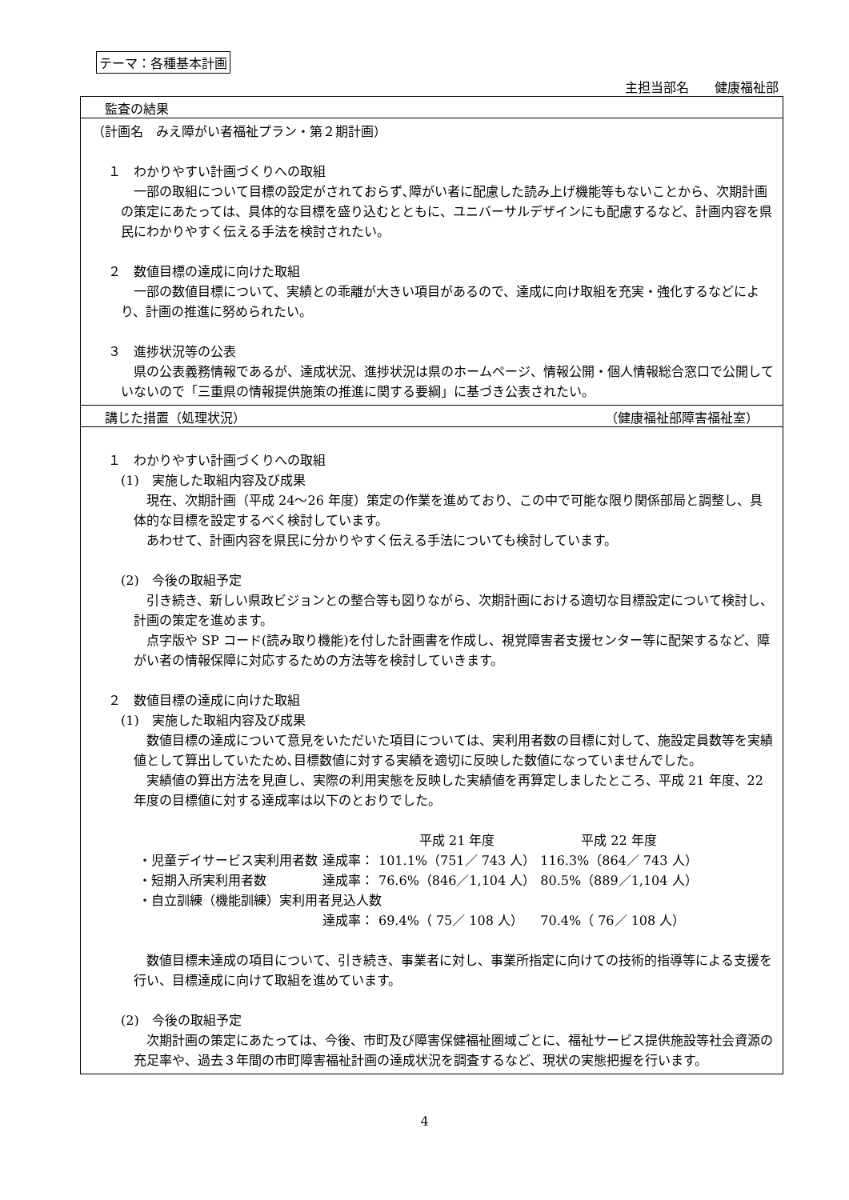テーマ：各種基本計画
主担当部名　　健康福祉部
監査の結果
（計画名　みえ障がい者福祉プラン・第２期計画）
１　わかりやすい計画づくりへの取組
一部の取組について目標の設定がされておらず､障がい者に配慮した読み上げ機能等もないことから、次期計画の策定にあたっては、具体的な目標を盛り込むとともに、ユニバーサルデザインにも配慮するなど、計画内容を県民にわかりやすく伝える手法を検討されたい。
２　数値目標の達成に向けた取組
一部の数値目標について、実績との乖離が大きい項目があるので、達成に向け取組を充実・強化するなどにより、計画の推進に努められたい。
３　進捗状況等の公表
県の公表義務情報であるが、達成状況、進捗状況は県のホームページ、情報公開・個人情報総合窓口で公開していないので「三重県の情報提供施策の推進に関する要綱」に基づき公表されたい。
講じた措置（処理状況） （健康福祉部障害福祉室）
１　わかりやすい計画づくりへの取組
(1)　実施した取組内容及び成果
現在、次期計画（平成 24～26 年度）策定の作業を進めており、この中で可能な限り関係部局と調整し、具体的な目標を設定するべく検討しています。
あわせて、計画内容を県民に分かりやすく伝える手法についても検討しています。
(2)　今後の取組予定
引き続き、新しい県政ビジョンとの整合等も図りながら、次期計画における適切な目標設定について検討し、計画の策定を進めます。
点字版や SP コード(読み取り機能)を付した計画書を作成し、視覚障害者支援センター等に配架するなど、障がい者の情報保障に対応するための方法等を検討していきます。
２　数値目標の達成に向けた取組
(1)　実施した取組内容及び成果
数値目標の達成について意見をいただいた項目については、実利用者数の目標に対して、施設定員数等を実績値として算出していたため､目標数値に対する実績を適切に反映した数値になっていませんでした。
実績値の算出方法を見直し、実際の利用実態を反映した実績値を再算定しましたところ、平成 21 年度、22 年度の目標値に対する達成率は以下のとおりでした。
| | | 平成 21 年度 | 平成 22 年度 |
| ・児童デイサービス実利用者数 | 達成率： | 101.1%（751／ 743 人） | 116.3%（864／ 743 人） |
| ・短期入所実利用者数 | 達成率： | 76.6%（846／1,104 人） | 80.5%（889／1,104 人） |
| ・自立訓練（機能訓練）実利用者見込人数 | | | |
| | 達成率： | 69.4%（ 75／ 108 人） | 70.4%（ 76／ 108 人） |
数値目標未達成の項目について、引き続き、事業者に対し、事業所指定に向けての技術的指導等による支援を行い、目標達成に向けて取組を進めています。
(2)　今後の取組予定
次期計画の策定にあたっては、今後、市町及び障害保健福祉圏域ごとに、福祉サービス提供施設等社会資源の充足率や、過去３年間の市町障害福祉計画の達成状況を調査するなど、現状の実態把握を行います。
4